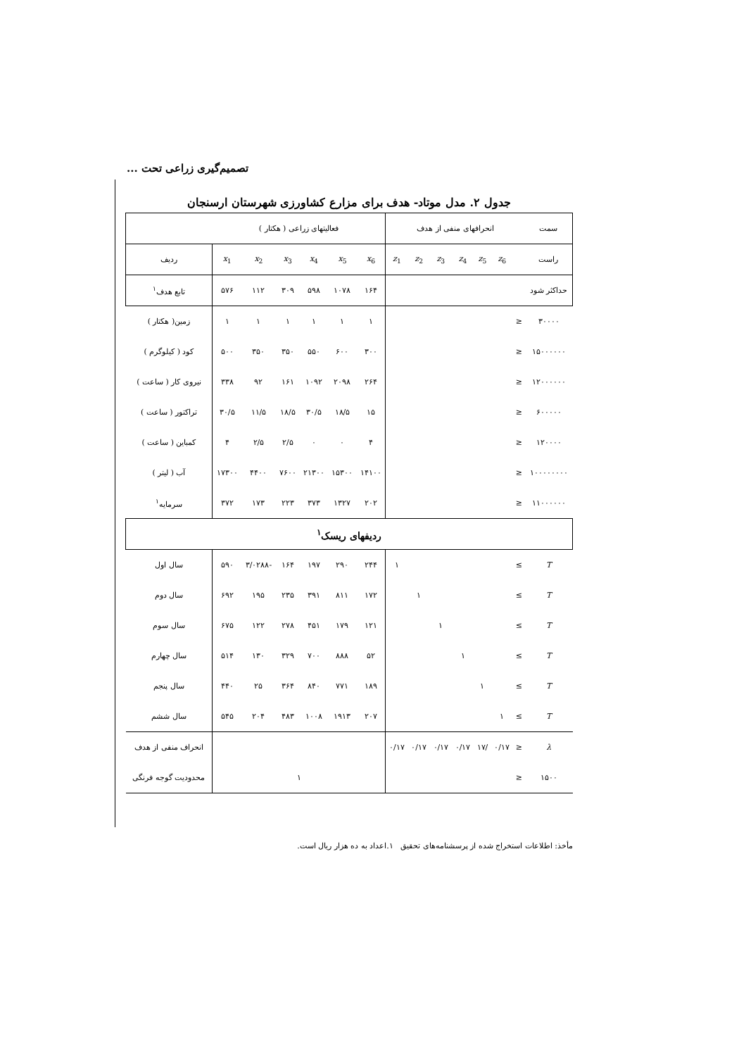تصمیم‌گیری زراعی تحت ...
جدول ۲. مدل موتاد- هدف برای مزارع کشاورزی شهرستان ارسنجان
| سمت | انحرافهای منفی از هدف | | | | | | | فعالیتهای زراعی ( هکتار ) | | | | | | |
| --- | --- | --- | --- | --- | --- | --- | --- | --- | --- | --- | --- | --- | --- | --- |
| راست | | z<sub>6</sub> | z<sub>5</sub> | z<sub>4</sub> | z<sub>3</sub> | z<sub>2</sub> | z<sub>1</sub> | x<sub>6</sub> | x<sub>5</sub> | x<sub>4</sub> | x<sub>3</sub> | x<sub>2</sub> | x<sub>1</sub> | ردیف |
| حداکثر شود | | | | | | | | ۱۶۴ | ۱۰۷۸ | ۵۹۸ | ۳۰۹ | ۱۱۲ | ۵۷۶ | تابع هدف<sup>۱</sup> |
| ۳۰۰۰۰ | ≤ | | | | | | | ۱ | ۱ | ۱ | ۱ | ۱ | ۱ | زمین( هکتار ) |
| ۱۵۰۰۰۰۰۰ | ≤ | | | | | | | ۳۰۰ | ۶۰۰ | ۵۵۰ | ۳۵۰ | ۳۵۰ | ۵۰۰ | کود ( کیلوگرم ) |
| ۱۲۰۰۰۰۰۰ | ≤ | | | | | | | ۲۶۴ | ۲۰۹۸ | ۱۰۹۲ | ۱۶۱ | ۹۲ | ۳۳۸ | نیروی کار ( ساعت ) |
| ۶۰۰۰۰۰ | ≤ | | | | | | | ۱۵ | ۱۸/۵ | ۳۰/۵ | ۱۸/۵ | ۱۱/۵ | ۳۰/۵ | تراکتور ( ساعت ) |
| ۱۲۰۰۰۰ | ≤ | | | | | | | ۴ | ۰ | ۰ | ۲/۵ | ۲/۵ | ۴ | کمباین ( ساعت ) |
| ۱۰۰۰۰۰۰۰۰ | ≤ | | | | | | | ۱۴۱۰۰ | ۱۵۳۰۰ | ۲۱۳۰۰ | ۷۶۰۰ | ۴۴۰۰ | ۱۷۳۰۰ | آب ( لیتر ) |
| ۱۱۰۰۰۰۰۰ | ≤ | | | | | | | ۲۰۲ | ۱۳۲۷ | ۳۷۳ | ۲۲۳ | ۱۷۳ | ۳۷۲ | سرمایه<sup>۱</sup> |
| ردیفهای ریسک<sup>۱</sup> | | | | | | | | | | | | | | |
| T | ≥ | | | | | | ۱ | ۲۴۴ | ۲۹۰ | ۱۹۷ | ۱۶۴ | -۳/۰۲۸۸ | ۵۹۰ | سال اول |
| T | ≥ | | | | | ۱ | | ۱۷۲ | ۸۱۱ | ۳۹۱ | ۲۳۵ | ۱۹۵ | ۶۹۲ | سال دوم |
| T | ≥ | | | | ۱ | | | ۱۲۱ | ۱۷۹ | ۴۵۱ | ۲۷۸ | ۱۲۲ | ۶۷۵ | سال سوم |
| T | ≥ | | | ۱ | | | | ۵۲ | ۸۸۸ | ۷۰۰ | ۳۲۹ | ۱۳۰ | ۵۱۴ | سال چهارم |
| T | ≥ | | ۱ | | | | | ۱۸۹ | ۷۷۱ | ۸۴۰ | ۳۶۴ | ۲۵ | ۴۴۰ | سال پنجم |
| T | ≥ | ۱ | | | | | | ۲۰۷ | ۱۹۱۳ | ۱۰۰۸ | ۴۸۳ | ۲۰۴ | ۵۴۵ | سال ششم |
| λ | ≤ | ۰/۱۷ | /۱۷ | ۰/۱۷ | ۰/۱۷ | ۰/۱۷ | ۰/۱۷ | | | | | | | انحراف منفی از هدف |
| ۱۵۰۰ | ≤ | | | | | | | ۱ | | | | | | محدودیت گوجه فرنگی |
مأخذ: اطلاعات استخراج شده از پرسشنامه‌های تحقیق ۱.اعداد به ده هزار ریال است.